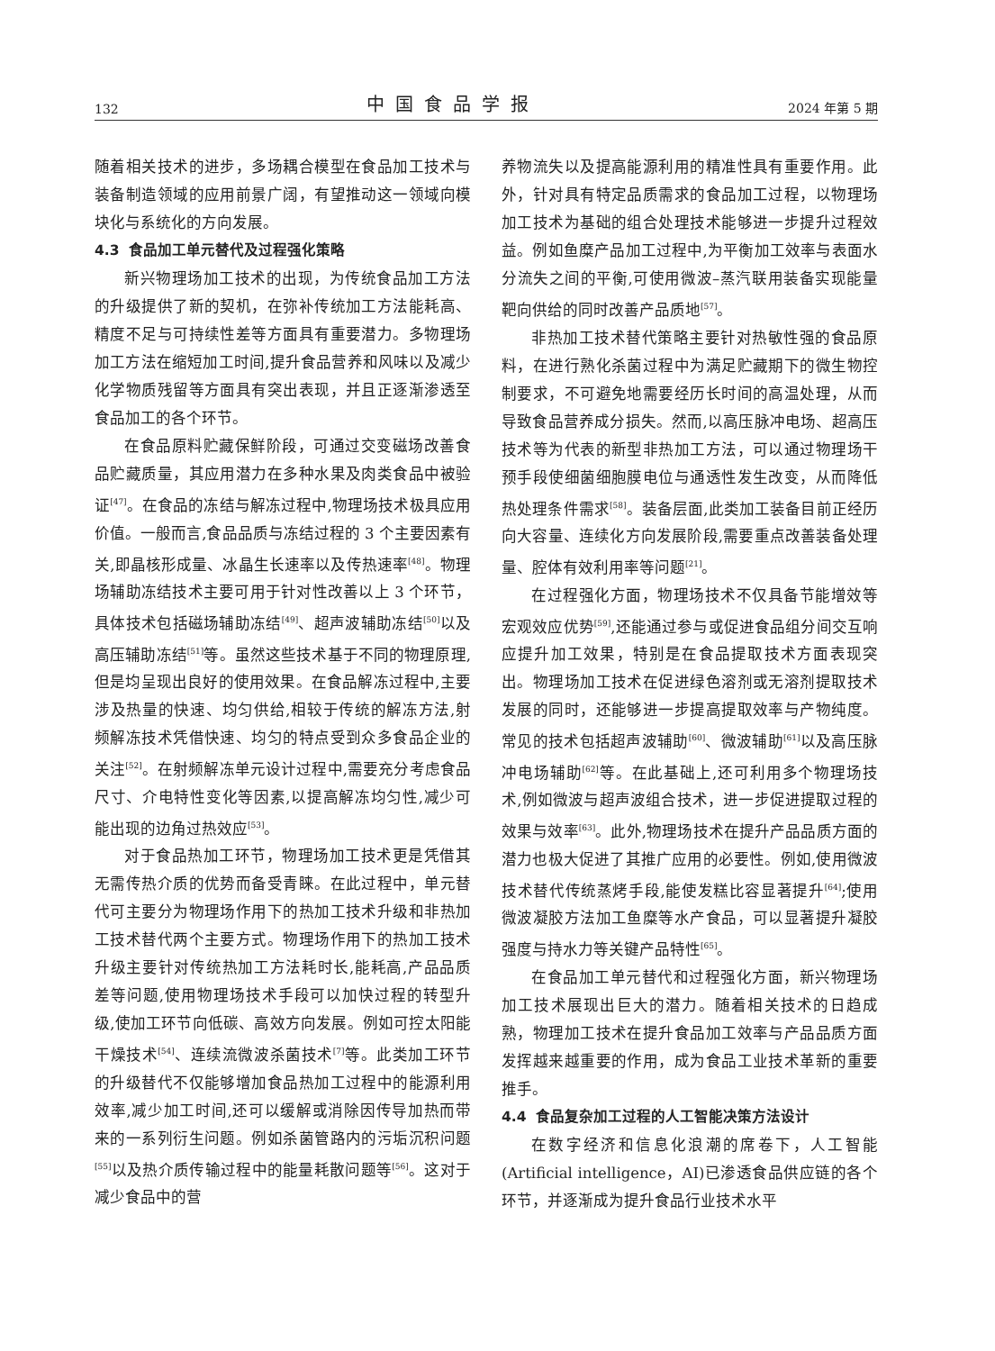132 中国食品学报 2024 年第 5 期
随着相关技术的进步，多场耦合模型在食品加工技术与装备制造领域的应用前景广阔，有望推动这一领域向模块化与系统化的方向发展。
4.3 食品加工单元替代及过程强化策略
新兴物理场加工技术的出现，为传统食品加工方法的升级提供了新的契机，在弥补传统加工方法能耗高、精度不足与可持续性差等方面具有重要潜力。多物理场加工方法在缩短加工时间,提升食品营养和风味以及减少化学物质残留等方面具有突出表现，并且正逐渐渗透至食品加工的各个环节。
在食品原料贮藏保鲜阶段，可通过交变磁场改善食品贮藏质量，其应用潜力在多种水果及肉类食品中被验证<sup>[47]</sup>。在食品的冻结与解冻过程中,物理场技术极具应用价值。一般而言,食品品质与冻结过程的 3 个主要因素有关,即晶核形成量、冰晶生长速率以及传热速率<sup>[48]</sup>。物理场辅助冻结技术主要可用于针对性改善以上 3 个环节，具体技术包括磁场辅助冻结<sup>[49]</sup>、超声波辅助冻结<sup>[50]</sup>以及高压辅助冻结<sup>[51]</sup>等。虽然这些技术基于不同的物理原理,但是均呈现出良好的使用效果。在食品解冻过程中,主要涉及热量的快速、均匀供给,相较于传统的解冻方法,射频解冻技术凭借快速、均匀的特点受到众多食品企业的关注<sup>[52]</sup>。在射频解冻单元设计过程中,需要充分考虑食品尺寸、介电特性变化等因素,以提高解冻均匀性,减少可能出现的边角过热效应<sup>[53]</sup>。
对于食品热加工环节，物理场加工技术更是凭借其无需传热介质的优势而备受青睐。在此过程中，单元替代可主要分为物理场作用下的热加工技术升级和非热加工技术替代两个主要方式。物理场作用下的热加工技术升级主要针对传统热加工方法耗时长,能耗高,产品品质差等问题,使用物理场技术手段可以加快过程的转型升级,使加工环节向低碳、高效方向发展。例如可控太阳能干燥技术<sup>[54]</sup>、连续流微波杀菌技术<sup>[7]</sup>等。此类加工环节的升级替代不仅能够增加食品热加工过程中的能源利用效率,减少加工时间,还可以缓解或消除因传导加热而带来的一系列衍生问题。例如杀菌管路内的污垢沉积问题<sup>[55]</sup>以及热介质传输过程中的能量耗散问题等<sup>[56]</sup>。这对于减少食品中的营
养物流失以及提高能源利用的精准性具有重要作用。此外，针对具有特定品质需求的食品加工过程，以物理场加工技术为基础的组合处理技术能够进一步提升过程效益。例如鱼糜产品加工过程中,为平衡加工效率与表面水分流失之间的平衡,可使用微波–蒸汽联用装备实现能量靶向供给的同时改善产品质地<sup>[57]</sup>。
非热加工技术替代策略主要针对热敏性强的食品原料，在进行熟化杀菌过程中为满足贮藏期下的微生物控制要求，不可避免地需要经历长时间的高温处理，从而导致食品营养成分损失。然而,以高压脉冲电场、超高压技术等为代表的新型非热加工方法，可以通过物理场干预手段使细菌细胞膜电位与通透性发生改变，从而降低热处理条件需求<sup>[58]</sup>。装备层面,此类加工装备目前正经历向大容量、连续化方向发展阶段,需要重点改善装备处理量、腔体有效利用率等问题<sup>[21]</sup>。
在过程强化方面，物理场技术不仅具备节能增效等宏观效应优势<sup>[59]</sup>,还能通过参与或促进食品组分间交互响应提升加工效果，特别是在食品提取技术方面表现突出。物理场加工技术在促进绿色溶剂或无溶剂提取技术发展的同时，还能够进一步提高提取效率与产物纯度。常见的技术包括超声波辅助<sup>[60]</sup>、微波辅助<sup>[61]</sup>以及高压脉冲电场辅助<sup>[62]</sup>等。在此基础上,还可利用多个物理场技术,例如微波与超声波组合技术，进一步促进提取过程的效果与效率<sup>[63]</sup>。此外,物理场技术在提升产品品质方面的潜力也极大促进了其推广应用的必要性。例如,使用微波技术替代传统蒸烤手段,能使发糕比容显著提升<sup>[64]</sup>;使用微波凝胶方法加工鱼糜等水产食品，可以显著提升凝胶强度与持水力等关键产品特性<sup>[65]</sup>。
在食品加工单元替代和过程强化方面，新兴物理场加工技术展现出巨大的潜力。随着相关技术的日趋成熟，物理加工技术在提升食品加工效率与产品品质方面发挥越来越重要的作用，成为食品工业技术革新的重要推手。
4.4 食品复杂加工过程的人工智能决策方法设计
在数字经济和信息化浪潮的席卷下，人工智能(Artificial intelligence，AI)已渗透食品供应链的各个环节，并逐渐成为提升食品行业技术水平